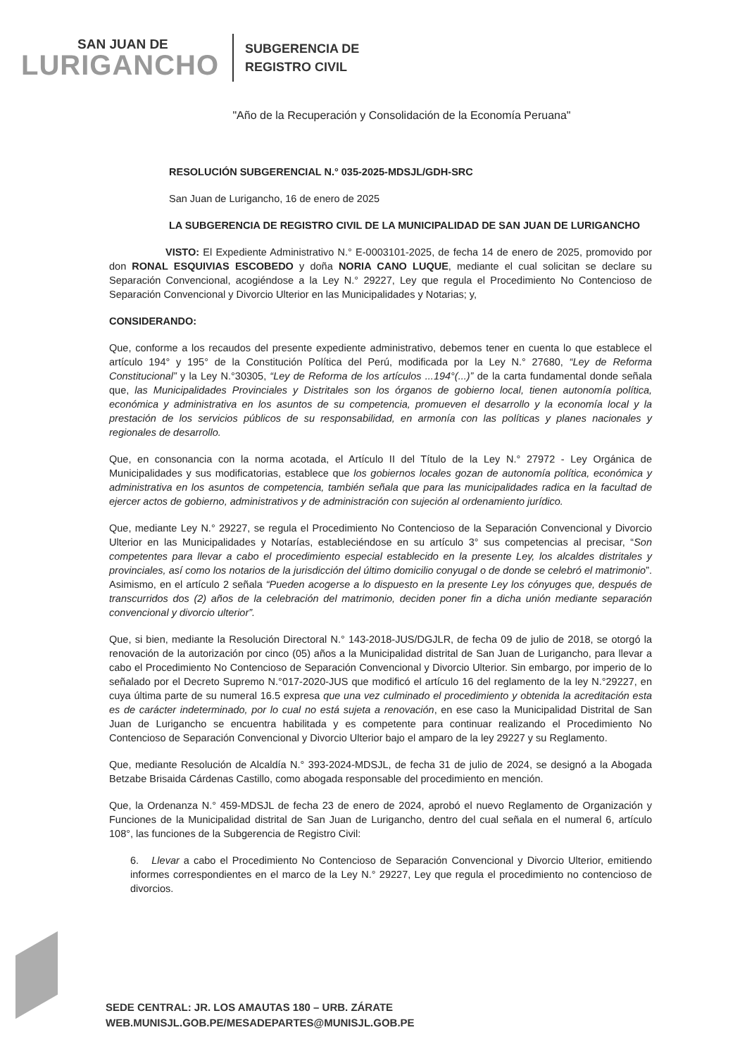SAN JUAN DE
LURIGANCHO
SUBGERENCIA DE
REGISTRO CIVIL
"Año de la Recuperación y Consolidación de la Economía Peruana"
RESOLUCIÓN SUBGERENCIAL N.° 035-2025-MDSJL/GDH-SRC
San Juan de Lurigancho, 16 de enero de 2025
LA SUBGERENCIA DE REGISTRO CIVIL DE LA MUNICIPALIDAD DE SAN JUAN DE LURIGANCHO
VISTO: El Expediente Administrativo N.° E-0003101-2025, de fecha 14 de enero de 2025, promovido por don RONAL ESQUIVIAS ESCOBEDO y doña NORIA CANO LUQUE, mediante el cual solicitan se declare su Separación Convencional, acogiéndose a la Ley N.° 29227, Ley que regula el Procedimiento No Contencioso de Separación Convencional y Divorcio Ulterior en las Municipalidades y Notarias; y,
CONSIDERANDO:
Que, conforme a los recaudos del presente expediente administrativo, debemos tener en cuenta lo que establece el artículo 194° y 195° de la Constitución Política del Perú, modificada por la Ley N.° 27680, “Ley de Reforma Constitucional” y la Ley N.°30305, “Ley de Reforma de los artículos ...194°(...)” de la carta fundamental donde señala que, las Municipalidades Provinciales y Distritales son los órganos de gobierno local, tienen autonomía política, económica y administrativa en los asuntos de su competencia, promueven el desarrollo y la economía local y la prestación de los servicios públicos de su responsabilidad, en armonía con las políticas y planes nacionales y regionales de desarrollo.
Que, en consonancia con la norma acotada, el Artículo II del Título de la Ley N.° 27972 - Ley Orgánica de Municipalidades y sus modificatorias, establece que los gobiernos locales gozan de autonomía política, económica y administrativa en los asuntos de competencia, también señala que para las municipalidades radica en la facultad de ejercer actos de gobierno, administrativos y de administración con sujeción al ordenamiento jurídico.
Que, mediante Ley N.° 29227, se regula el Procedimiento No Contencioso de la Separación Convencional y Divorcio Ulterior en las Municipalidades y Notarías, estableciéndose en su artículo 3° sus competencias al precisar, “Son competentes para llevar a cabo el procedimiento especial establecido en la presente Ley, los alcaldes distritales y provinciales, así como los notarios de la jurisdicción del último domicilio conyugal o de donde se celebró el matrimonio”. Asimismo, en el artículo 2 señala “Pueden acogerse a lo dispuesto en la presente Ley los cónyuges que, después de transcurridos dos (2) años de la celebración del matrimonio, deciden poner fin a dicha unión mediante separación convencional y divorcio ulterior”.
Que, si bien, mediante la Resolución Directoral N.° 143-2018-JUS/DGJLR, de fecha 09 de julio de 2018, se otorgó la renovación de la autorización por cinco (05) años a la Municipalidad distrital de San Juan de Lurigancho, para llevar a cabo el Procedimiento No Contencioso de Separación Convencional y Divorcio Ulterior. Sin embargo, por imperio de lo señalado por el Decreto Supremo N.°017-2020-JUS que modificó el artículo 16 del reglamento de la ley N.°29227, en cuya última parte de su numeral 16.5 expresa que una vez culminado el procedimiento y obtenida la acreditación esta es de carácter indeterminado, por lo cual no está sujeta a renovación, en ese caso la Municipalidad Distrital de San Juan de Lurigancho se encuentra habilitada y es competente para continuar realizando el Procedimiento No Contencioso de Separación Convencional y Divorcio Ulterior bajo el amparo de la ley 29227 y su Reglamento.
Que, mediante Resolución de Alcaldía N.° 393-2024-MDSJL, de fecha 31 de julio de 2024, se designó a la Abogada Betzabe Brisaida Cárdenas Castillo, como abogada responsable del procedimiento en mención.
Que, la Ordenanza N.° 459-MDSJL de fecha 23 de enero de 2024, aprobó el nuevo Reglamento de Organización y Funciones de la Municipalidad distrital de San Juan de Lurigancho, dentro del cual señala en el numeral 6, artículo 108°, las funciones de la Subgerencia de Registro Civil:
6. Llevar a cabo el Procedimiento No Contencioso de Separación Convencional y Divorcio Ulterior, emitiendo informes correspondientes en el marco de la Ley N.° 29227, Ley que regula el procedimiento no contencioso de divorcios.
SEDE CENTRAL: JR. LOS AMAUTAS 180 – URB. ZÁRATE
WEB.MUNISJL.GOB.PE/MESADEPARTES@MUNISJL.GOB.PE